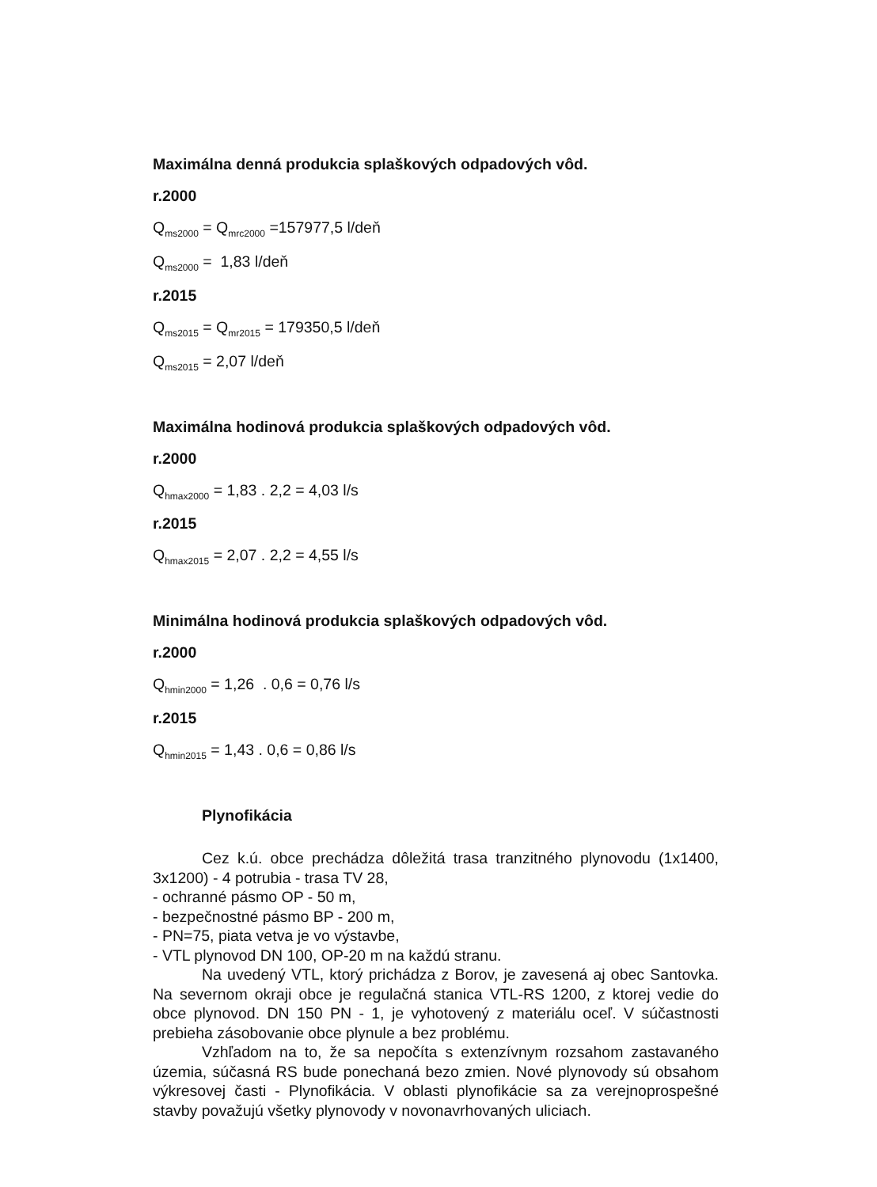Maximálna denná produkcia splaškových odpadových vôd.
r.2000
Q<sub>ms2000</sub> = Q<sub>mrc2000</sub> =157977,5 l/deň
Q<sub>ms2000</sub> = 1,83 l/deň
r.2015
Q<sub>ms2015</sub> = Q<sub>mr2015</sub> = 179350,5 l/deň
Q<sub>ms2015</sub> = 2,07 l/deň
Maximálna hodinová produkcia splaškových odpadových vôd.
r.2000
Q<sub>hmax2000</sub> = 1,83 . 2,2 = 4,03 l/s
r.2015
Q<sub>hmax2015</sub> = 2,07 . 2,2 = 4,55 l/s
Minimálna hodinová produkcia splaškových odpadových vôd.
r.2000
Q<sub>hmin2000</sub> = 1,26 . 0,6 = 0,76 l/s
r.2015
Q<sub>hmin2015</sub> = 1,43 . 0,6 = 0,86 l/s
Plynofikácia
Cez k.ú. obce prechádza dôležitá trasa tranzitného plynovodu (1x1400, 3x1200) - 4 potrubia - trasa TV 28,
- ochranné pásmo OP - 50 m,
- bezpečnostné pásmo BP - 200 m,
- PN=75, piata vetva je vo výstavbe,
- VTL plynovod DN 100, OP-20 m na každú stranu.
Na uvedený VTL, ktorý prichádza z Borov, je zavesená aj obec Santovka. Na severnom okraji obce je regulačná stanica VTL-RS 1200, z ktorej vedie do obce plynovod. DN 150 PN - 1, je vyhotovený z materiálu oceľ. V súčastnosti prebieha zásobovanie obce plynule a bez problému.
Vzhľadom na to, že sa nepočíta s extenzívnym rozsahom zastavaného územia, súčasná RS bude ponechaná bezo zmien. Nové plynovody sú obsahom výkresovej časti - Plynofikácia. V oblasti plynofikácie sa za verejnoprospešné stavby považujú všetky plynovody v novonavrhovaných uliciach.